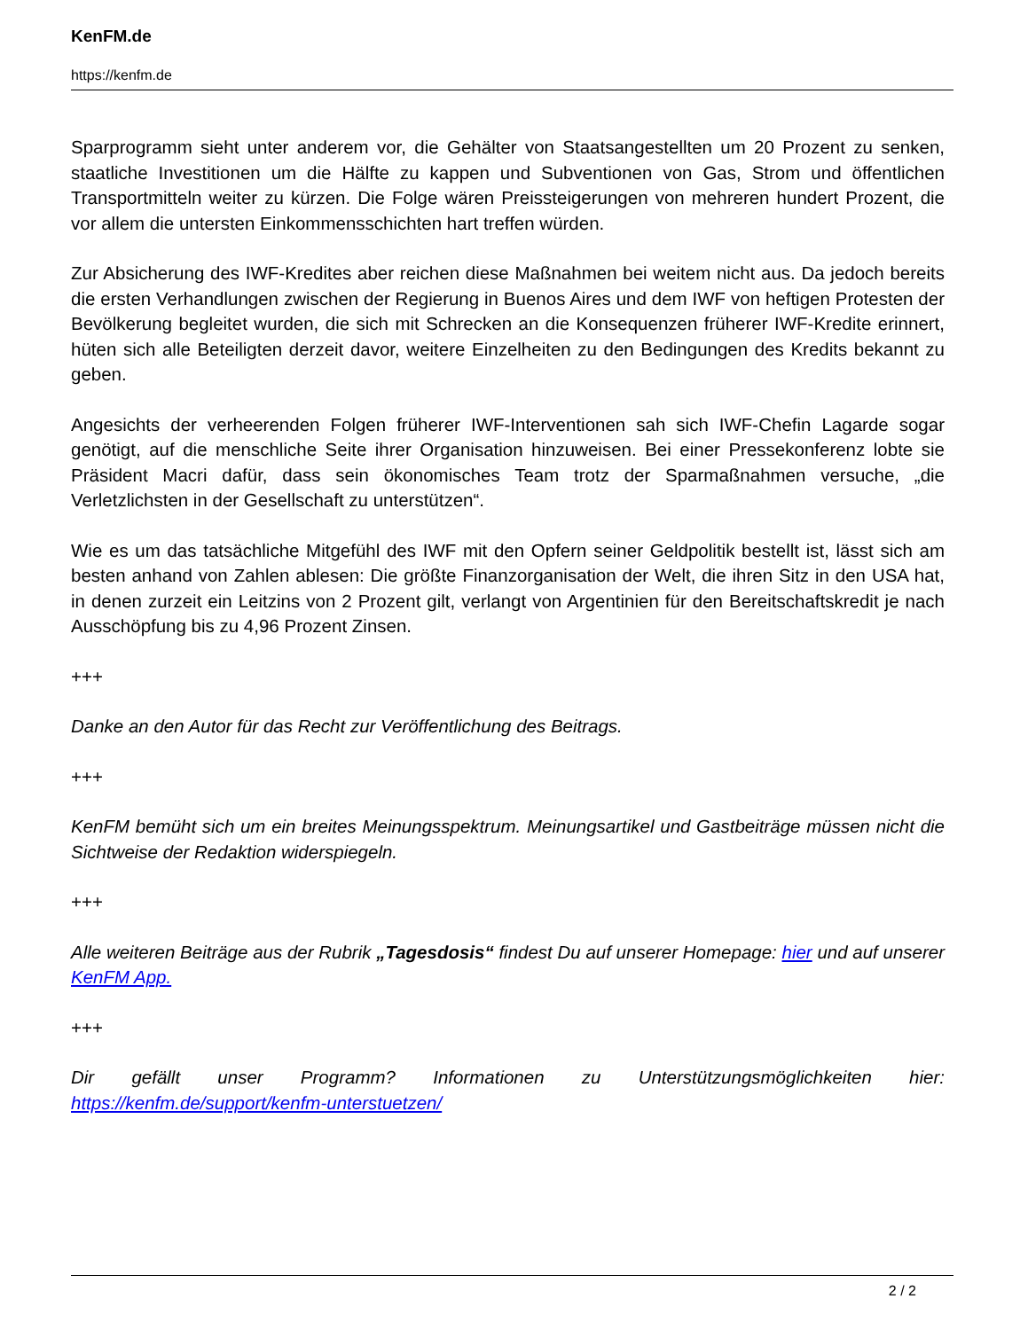KenFM.de
https://kenfm.de
Sparprogramm sieht unter anderem vor, die Gehälter von Staatsangestellten um 20 Prozent zu senken, staatliche Investitionen um die Hälfte zu kappen und Subventionen von Gas, Strom und öffentlichen Transportmitteln weiter zu kürzen. Die Folge wären Preissteigerungen von mehreren hundert Prozent, die vor allem die untersten Einkommensschichten hart treffen würden.
Zur Absicherung des IWF-Kredites aber reichen diese Maßnahmen bei weitem nicht aus. Da jedoch bereits die ersten Verhandlungen zwischen der Regierung in Buenos Aires und dem IWF von heftigen Protesten der Bevölkerung begleitet wurden, die sich mit Schrecken an die Konsequenzen früherer IWF-Kredite erinnert, hüten sich alle Beteiligten derzeit davor, weitere Einzelheiten zu den Bedingungen des Kredits bekannt zu geben.
Angesichts der verheerenden Folgen früherer IWF-Interventionen sah sich IWF-Chefin Lagarde sogar genötigt, auf die menschliche Seite ihrer Organisation hinzuweisen. Bei einer Pressekonferenz lobte sie Präsident Macri dafür, dass sein ökonomisches Team trotz der Sparmaßnahmen versuche, „die Verletzlichsten in der Gesellschaft zu unterstützen“.
Wie es um das tatsächliche Mitgefühl des IWF mit den Opfern seiner Geldpolitik bestellt ist, lässt sich am besten anhand von Zahlen ablesen: Die größte Finanzorganisation der Welt, die ihren Sitz in den USA hat, in denen zurzeit ein Leitzins von 2 Prozent gilt, verlangt von Argentinien für den Bereitschaftskredit je nach Ausschöpfung bis zu 4,96 Prozent Zinsen.
+++
Danke an den Autor für das Recht zur Veröffentlichung des Beitrags.
+++
KenFM bemüht sich um ein breites Meinungsspektrum. Meinungsartikel und Gastbeiträge müssen nicht die Sichtweise der Redaktion widerspiegeln.
+++
Alle weiteren Beiträge aus der Rubrik „Tagesdosis“ findest Du auf unserer Homepage: hier und auf unserer KenFM App.
+++
Dir gefällt unser Programm? Informationen zu Unterstützungsmöglichkeiten hier: https://kenfm.de/support/kenfm-unterstuetzen/
2 / 2